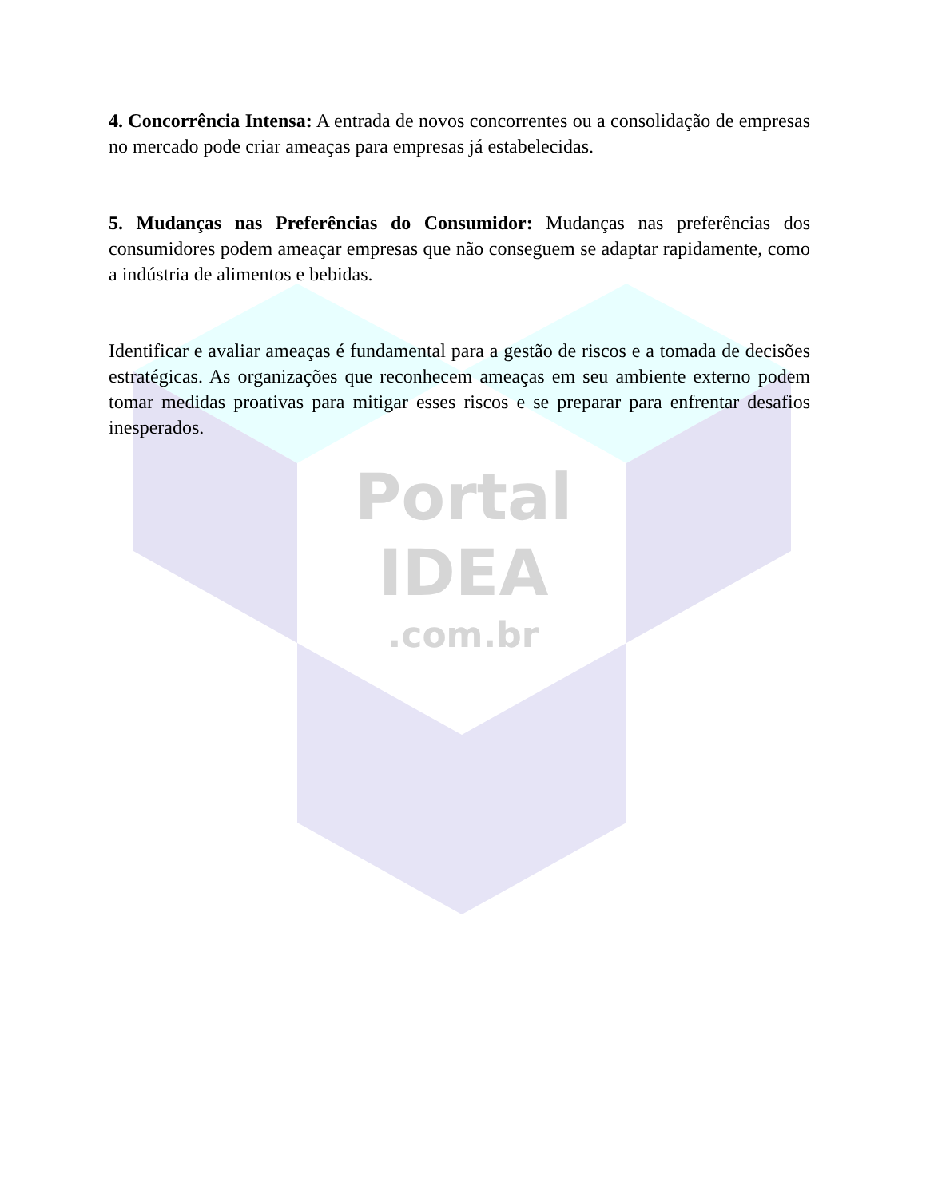Portal
IDEA
.com.br
4. Concorrência Intensa: A entrada de novos concorrentes ou a consolidação de empresas no mercado pode criar ameaças para empresas já estabelecidas.
5. Mudanças nas Preferências do Consumidor: Mudanças nas preferências dos consumidores podem ameaçar empresas que não conseguem se adaptar rapidamente, como a indústria de alimentos e bebidas.
Identificar e avaliar ameaças é fundamental para a gestão de riscos e a tomada de decisões estratégicas. As organizações que reconhecem ameaças em seu ambiente externo podem tomar medidas proativas para mitigar esses riscos e se preparar para enfrentar desafios inesperados.